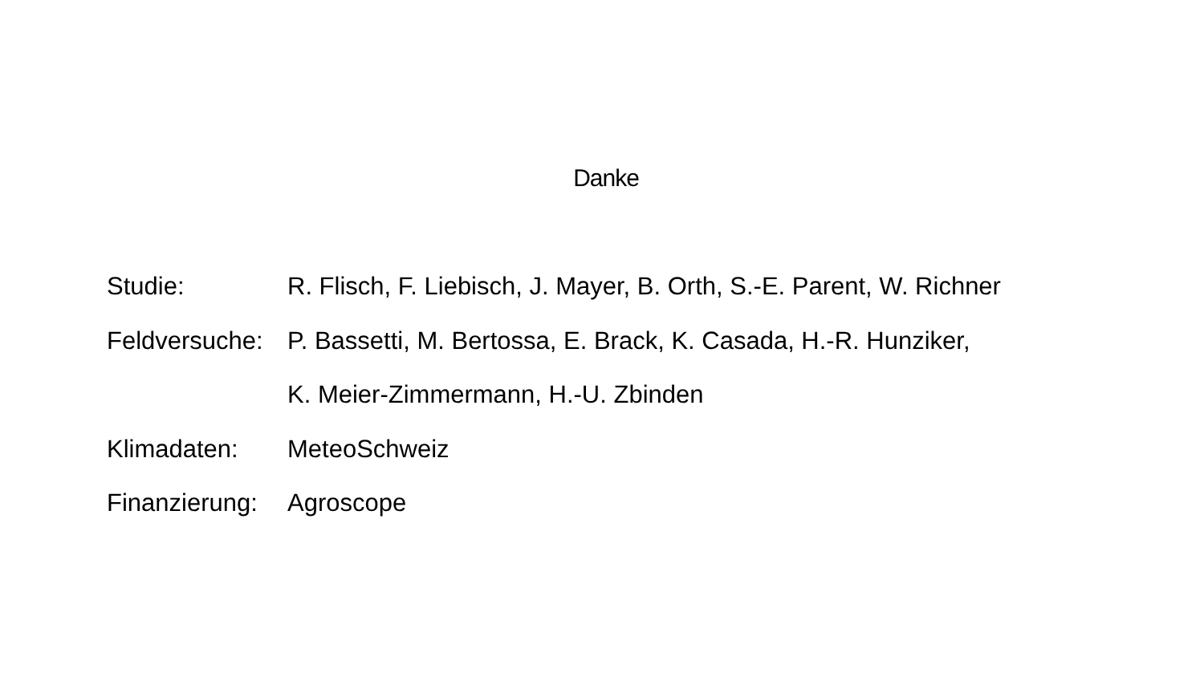Danke
Studie: R. Flisch, F. Liebisch, J. Mayer, B. Orth, S.-E. Parent, W. Richner
Feldversuche:
P. Bassetti, M. Bertossa, E. Brack, K. Casada, H.-R. Hunziker,
K. Meier-Zimmermann, H.-U. Zbinden
Klimadaten: MeteoSchweiz
Finanzierung:
Agroscope